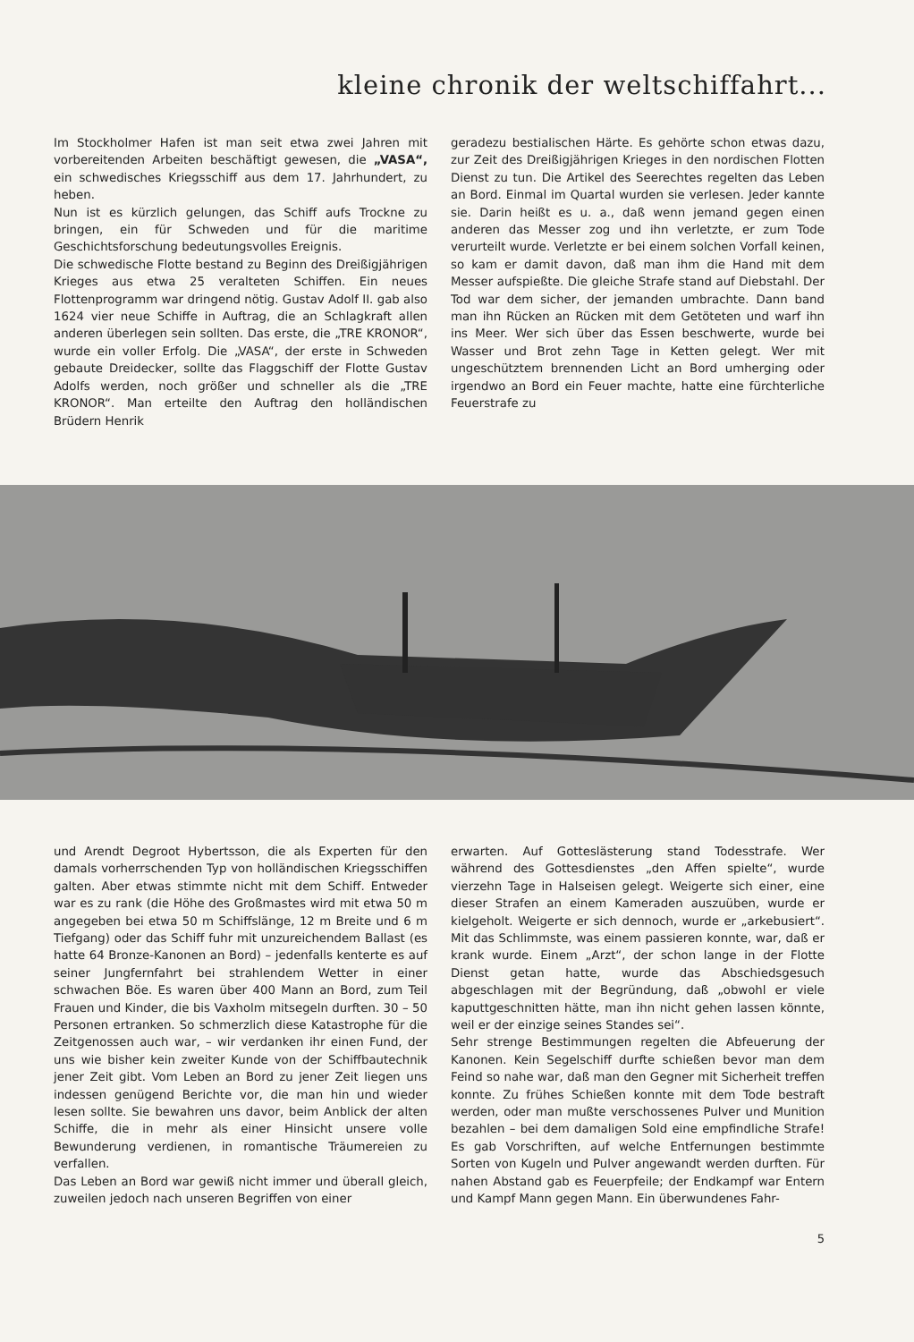kleine chronik der weltschiffahrt...
Im Stockholmer Hafen ist man seit etwa zwei Jahren mit vorbereitenden Arbeiten beschäftigt gewesen, die „VASA“, ein schwedisches Kriegsschiff aus dem 17. Jahrhundert, zu heben.
Nun ist es kürzlich gelungen, das Schiff aufs Trockne zu bringen, ein für Schweden und für die maritime Geschichtsforschung bedeutungsvolles Ereignis.
Die schwedische Flotte bestand zu Beginn des Dreißigjährigen Krieges aus etwa 25 veralteten Schiffen. Ein neues Flottenprogramm war dringend nötig. Gustav Adolf II. gab also 1624 vier neue Schiffe in Auftrag, die an Schlagkraft allen anderen überlegen sein sollten. Das erste, die „TRE KRONOR“, wurde ein voller Erfolg. Die „VASA“, der erste in Schweden gebaute Dreidecker, sollte das Flaggschiff der Flotte Gustav Adolfs werden, noch größer und schneller als die „TRE KRONOR“. Man erteilte den Auftrag den holländischen Brüdern Henrik
geradezu bestialischen Härte. Es gehörte schon etwas dazu, zur Zeit des Dreißigjährigen Krieges in den nordischen Flotten Dienst zu tun. Die Artikel des Seerechtes regelten das Leben an Bord. Einmal im Quartal wurden sie verlesen. Jeder kannte sie. Darin heißt es u. a., daß wenn jemand gegen einen anderen das Messer zog und ihn verletzte, er zum Tode verurteilt wurde. Verletzte er bei einem solchen Vorfall keinen, so kam er damit davon, daß man ihm die Hand mit dem Messer aufspießte. Die gleiche Strafe stand auf Diebstahl. Der Tod war dem sicher, der jemanden umbrachte. Dann band man ihn Rücken an Rücken mit dem Getöteten und warf ihn ins Meer. Wer sich über das Essen beschwerte, wurde bei Wasser und Brot zehn Tage in Ketten gelegt. Wer mit ungeschütztem brennenden Licht an Bord umherging oder irgendwo an Bord ein Feuer machte, hatte eine fürchterliche Feuerstrafe zu
und Arendt Degroot Hybertsson, die als Experten für den damals vorherrschenden Typ von holländischen Kriegsschiffen galten. Aber etwas stimmte nicht mit dem Schiff. Entweder war es zu rank (die Höhe des Großmastes wird mit etwa 50 m angegeben bei etwa 50 m Schiffslänge, 12 m Breite und 6 m Tiefgang) oder das Schiff fuhr mit unzureichendem Ballast (es hatte 64 Bronze-Kanonen an Bord) – jedenfalls kenterte es auf seiner Jungfernfahrt bei strahlendem Wetter in einer schwachen Böe. Es waren über 400 Mann an Bord, zum Teil Frauen und Kinder, die bis Vaxholm mitsegeln durften. 30 – 50 Personen ertranken. So schmerzlich diese Katastrophe für die Zeitgenossen auch war, – wir verdanken ihr einen Fund, der uns wie bisher kein zweiter Kunde von der Schiffbautechnik jener Zeit gibt. Vom Leben an Bord zu jener Zeit liegen uns indessen genügend Berichte vor, die man hin und wieder lesen sollte. Sie bewahren uns davor, beim Anblick der alten Schiffe, die in mehr als einer Hinsicht unsere volle Bewunderung verdienen, in romantische Träumereien zu verfallen.
Das Leben an Bord war gewiß nicht immer und überall gleich, zuweilen jedoch nach unseren Begriffen von einer
erwarten. Auf Gotteslästerung stand Todesstrafe. Wer während des Gottesdienstes „den Affen spielte“, wurde vierzehn Tage in Halseisen gelegt. Weigerte sich einer, eine dieser Strafen an einem Kameraden auszuüben, wurde er kielgeholt. Weigerte er sich dennoch, wurde er „arkebusiert“. Mit das Schlimmste, was einem passieren konnte, war, daß er krank wurde. Einem „Arzt“, der schon lange in der Flotte Dienst getan hatte, wurde das Abschiedsgesuch abgeschlagen mit der Begründung, daß „obwohl er viele kaputtgeschnitten hätte, man ihn nicht gehen lassen könnte, weil er der einzige seines Standes sei“.
Sehr strenge Bestimmungen regelten die Abfeuerung der Kanonen. Kein Segelschiff durfte schießen bevor man dem Feind so nahe war, daß man den Gegner mit Sicherheit treffen konnte. Zu frühes Schießen konnte mit dem Tode bestraft werden, oder man mußte verschossenes Pulver und Munition bezahlen – bei dem damaligen Sold eine empfindliche Strafe! Es gab Vorschriften, auf welche Entfernungen bestimmte Sorten von Kugeln und Pulver angewandt werden durften. Für nahen Abstand gab es Feuerpfeile; der Endkampf war Entern und Kampf Mann gegen Mann. Ein überwundenes Fahr-
5